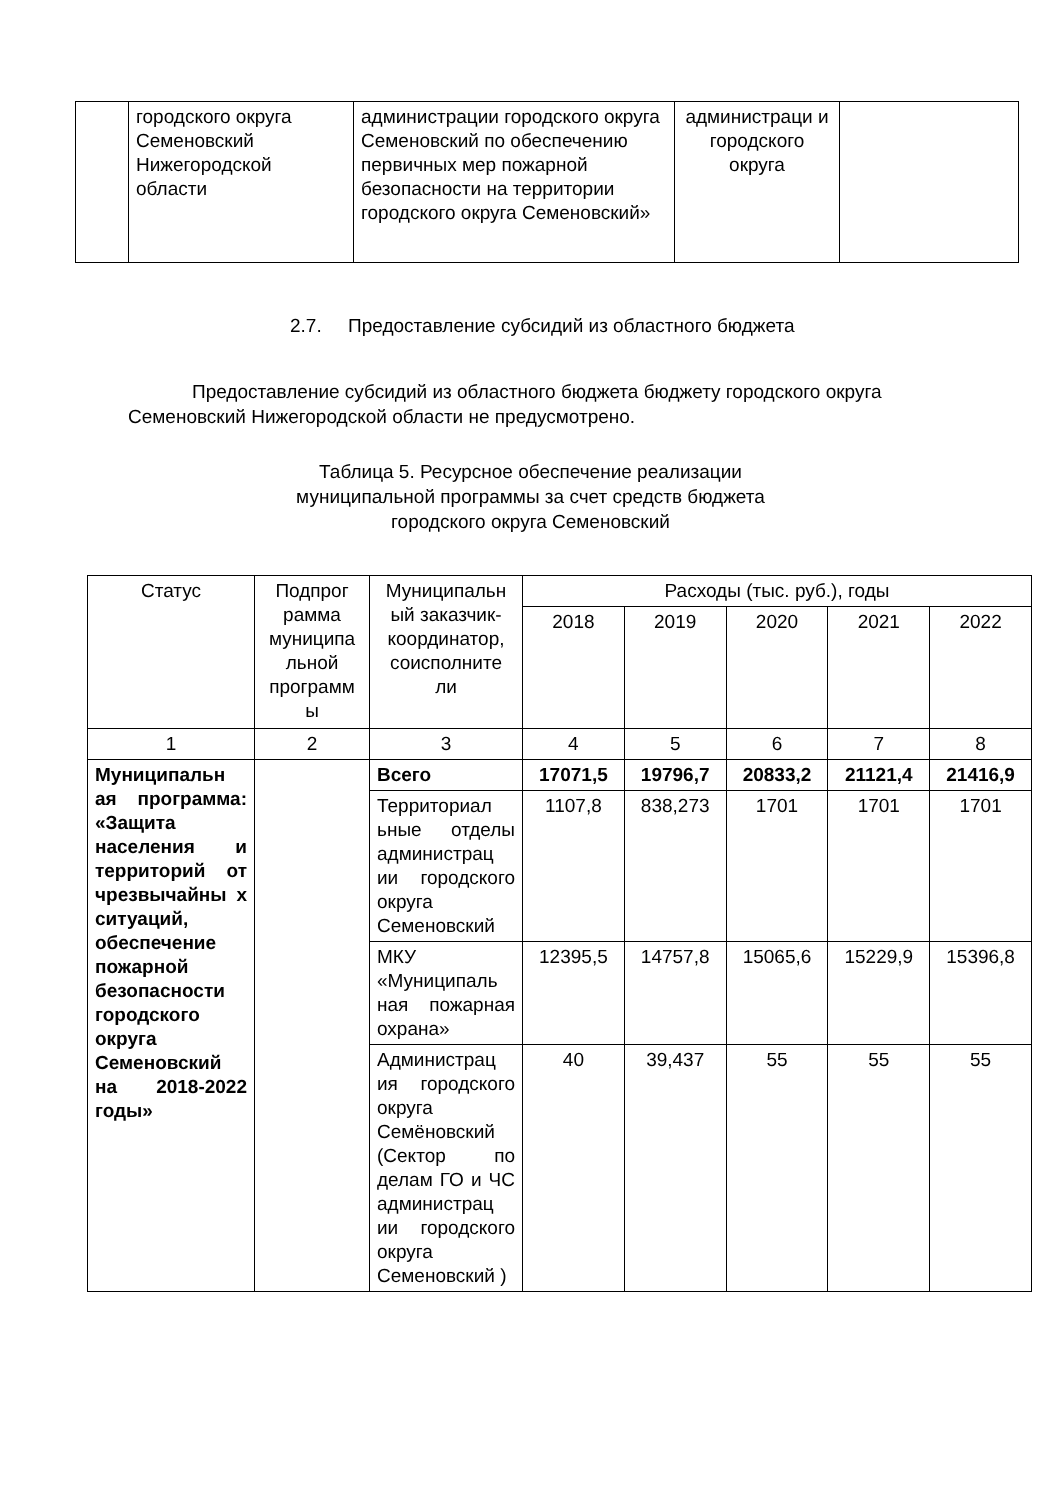| | городского округа Семеновский Нижегородской области | администрации городского округа Семеновский по обеспечению первичных мер пожарной безопасности на территории городского округа Семеновский» | администраци и городского округа | |
2.7. Предоставление субсидий из областного бюджета
Предоставление субсидий из областного бюджета бюджету городского округа Семеновский Нижегородской области не предусмотрено.
Таблица 5. Ресурсное обеспечение реализации
муниципальной программы за счет средств бюджета
городского округа Семеновский
| Статус | Подпрог рамма муниципа льной программ ы | Муниципальн ый заказчик-координатор, соисполните ли | Расходы (тыс. руб.), годы | | | | |
| | | | 2018 | 2019 | 2020 | 2021 | 2022 |
| 1 | 2 | 3 | 4 | 5 | 6 | 7 | 8 |
| Муниципальн ая программа: «Защита населения и территорий от чрезвычайны х ситуаций, обеспечение пожарной безопасности городского округа Семеновский на 2018-2022 годы» | | Всего | 17071,5 | 19796,7 | 20833,2 | 21121,4 | 21416,9 |
| | | Территориал ьные отделы администрац ии городского округа Семеновский | 1107,8 | 838,273 | 1701 | 1701 | 1701 |
| | | МКУ «Муниципаль ная пожарная охрана» | 12395,5 | 14757,8 | 15065,6 | 15229,9 | 15396,8 |
| | | Администрац ия городского округа Семёновский (Сектор по делам ГО и ЧС администрац ии городского округа Семеновский ) | 40 | 39,437 | 55 | 55 | 55 |